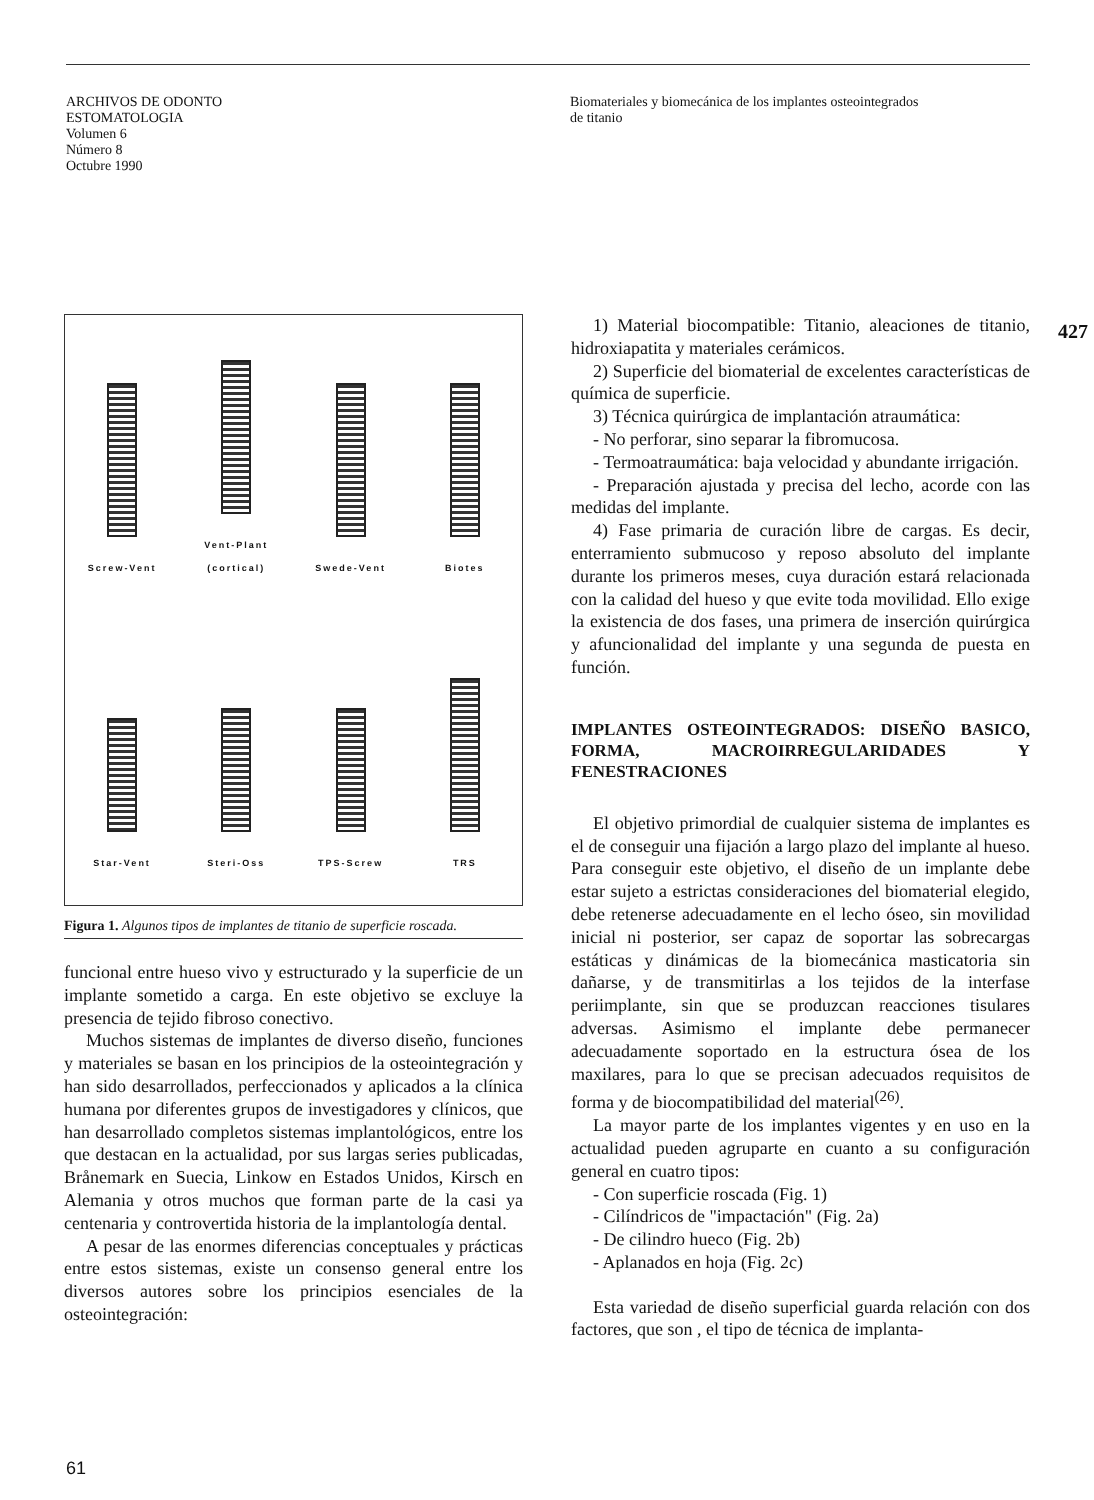ARCHIVOS DE ODONTO
ESTOMATOLOGIA
Volumen 6
Número 8
Octubre 1990
Biomateriales y biomecánica de los implantes osteointegrados
de titanio
427
Screw-Vent
Vent-Plant
(cortical)
Swede-Vent
Biotes
Star-Vent
Steri-Oss
TPS-Screw
TRS
Figura 1. Algunos tipos de implantes de titanio de superficie roscada.
funcional entre hueso vivo y estructurado y la superficie de un implante sometido a carga. En este objetivo se excluye la presencia de tejido fibroso conectivo.
Muchos sistemas de implantes de diverso diseño, funciones y materiales se basan en los principios de la osteointegración y han sido desarrollados, perfeccionados y aplicados a la clínica humana por diferentes grupos de investigadores y clínicos, que han desarrollado completos sistemas implantológicos, entre los que destacan en la actualidad, por sus largas series publicadas, Brånemark en Suecia, Linkow en Estados Unidos, Kirsch en Alemania y otros muchos que forman parte de la casi ya centenaria y controvertida historia de la implantología dental.
A pesar de las enormes diferencias conceptuales y prácticas entre estos sistemas, existe un consenso general entre los diversos autores sobre los principios esenciales de la osteointegración:
1) Material biocompatible: Titanio, aleaciones de titanio, hidroxiapatita y materiales cerámicos.
2) Superficie del biomaterial de excelentes características de química de superficie.
3) Técnica quirúrgica de implantación atraumática:
- No perforar, sino separar la fibromucosa.
- Termoatraumática: baja velocidad y abundante irrigación.
- Preparación ajustada y precisa del lecho, acorde con las medidas del implante.
4) Fase primaria de curación libre de cargas. Es decir, enterramiento submucoso y reposo absoluto del implante durante los primeros meses, cuya duración estará relacionada con la calidad del hueso y que evite toda movilidad. Ello exige la existencia de dos fases, una primera de inserción quirúrgica y afuncionalidad del implante y una segunda de puesta en función.
IMPLANTES OSTEOINTEGRADOS: DISEÑO BASICO, FORMA, MACROIRREGULARIDADES Y FENESTRACIONES
El objetivo primordial de cualquier sistema de implantes es el de conseguir una fijación a largo plazo del implante al hueso. Para conseguir este objetivo, el diseño de un implante debe estar sujeto a estrictas consideraciones del biomaterial elegido, debe retenerse adecuadamente en el lecho óseo, sin movilidad inicial ni posterior, ser capaz de soportar las sobrecargas estáticas y dinámicas de la biomecánica masticatoria sin dañarse, y de transmitirlas a los tejidos de la interfase periimplante, sin que se produzcan reacciones tisulares adversas. Asimismo el implante debe permanecer adecuadamente soportado en la estructura ósea de los maxilares, para lo que se precisan adecuados requisitos de forma y de biocompatibilidad del material<sup>(26)</sup>.
La mayor parte de los implantes vigentes y en uso en la actualidad pueden agruparte en cuanto a su configuración general en cuatro tipos:
- Con superficie roscada (Fig. 1)
- Cilíndricos de "impactación" (Fig. 2a)
- De cilindro hueco (Fig. 2b)
- Aplanados en hoja (Fig. 2c)
Esta variedad de diseño superficial guarda relación con dos factores, que son , el tipo de técnica de implanta-
61